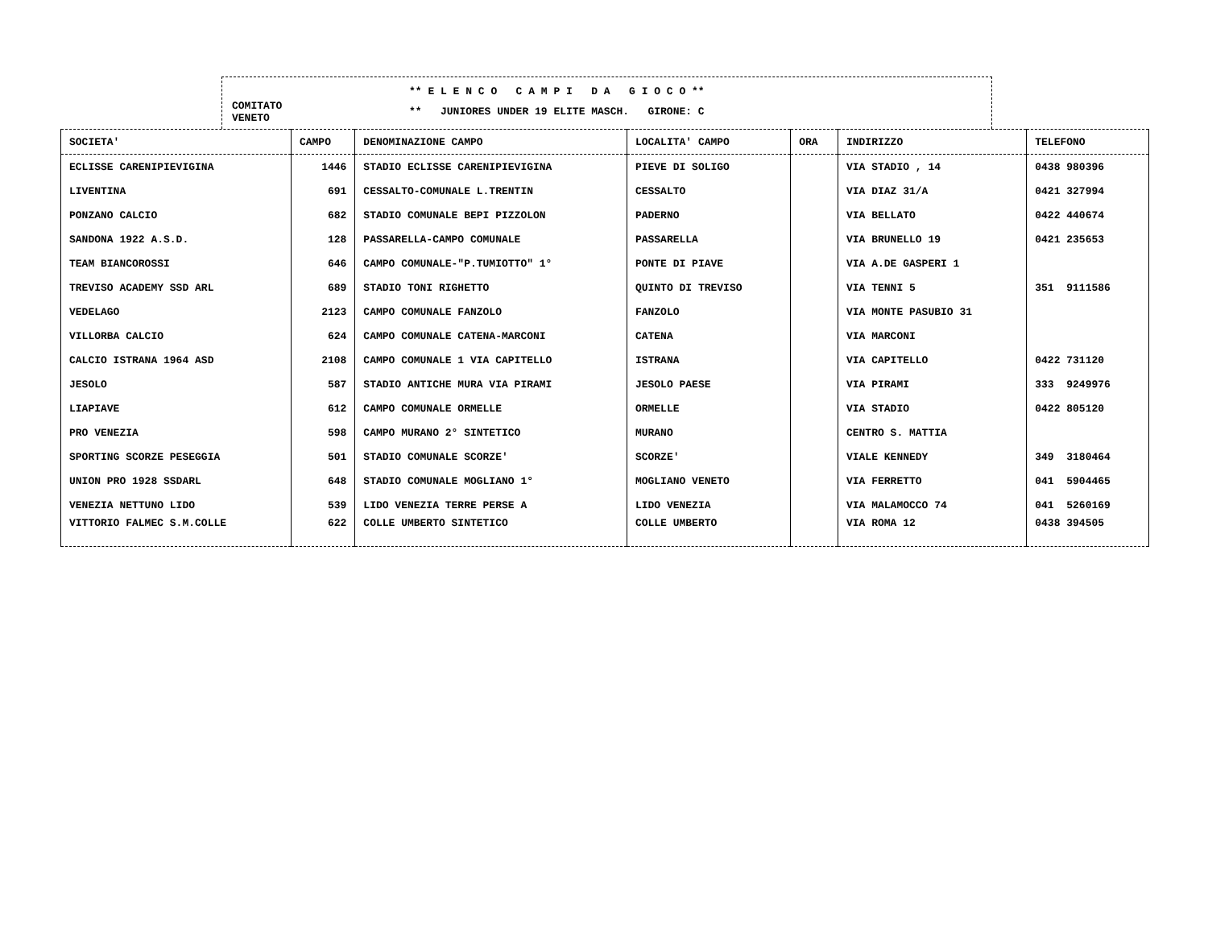COMITATO
VENETO
** E L E N C O C A M P I D A G I O C O **
** JUNIORES UNDER 19 ELITE MASCH. GIRONE: C
| SOCIETA' | CAMPO | DENOMINAZIONE CAMPO | LOCALITA' CAMPO | ORA | INDIRIZZO | TELEFONO |
| --- | --- | --- | --- | --- | --- | --- |
| ECLISSE CARENIPIEVIGINA | 1446 | STADIO ECLISSE CARENIPIEVIGINA | PIEVE DI SOLIGO | | VIA STADIO , 14 | 0438 980396 |
| LIVENTINA | 691 | CESSALTO-COMUNALE L.TRENTIN | CESSALTO | | VIA DIAZ 31/A | 0421 327994 |
| PONZANO CALCIO | 682 | STADIO COMUNALE BEPI PIZZOLON | PADERNO | | VIA BELLATO | 0422 440674 |
| SANDONA 1922 A.S.D. | 128 | PASSARELLA-CAMPO COMUNALE | PASSARELLA | | VIA BRUNELLO 19 | 0421 235653 |
| TEAM BIANCOROSSI | 646 | CAMPO COMUNALE-"P.TUMIOTTO" 1° | PONTE DI PIAVE | | VIA A.DE GASPERI 1 | |
| TREVISO ACADEMY SSD ARL | 689 | STADIO TONI RIGHETTO | QUINTO DI TREVISO | | VIA TENNI 5 | 351 9111586 |
| VEDELAGO | 2123 | CAMPO COMUNALE FANZOLO | FANZOLO | | VIA MONTE PASUBIO 31 | |
| VILLORBA CALCIO | 624 | CAMPO COMUNALE CATENA-MARCONI | CATENA | | VIA MARCONI | |
| CALCIO ISTRANA 1964 ASD | 2108 | CAMPO COMUNALE 1 VIA CAPITELLO | ISTRANA | | VIA CAPITELLO | 0422 731120 |
| JESOLO | 587 | STADIO ANTICHE MURA VIA PIRAMI | JESOLO PAESE | | VIA PIRAMI | 333 9249976 |
| LIAPIAVE | 612 | CAMPO COMUNALE ORMELLE | ORMELLE | | VIA STADIO | 0422 805120 |
| PRO VENEZIA | 598 | CAMPO MURANO 2° SINTETICO | MURANO | | CENTRO S. MATTIA | |
| SPORTING SCORZE PESEGGIA | 501 | STADIO COMUNALE SCORZE' | SCORZE' | | VIALE KENNEDY | 349 3180464 |
| UNION PRO 1928 SSDARL | 648 | STADIO COMUNALE MOGLIANO 1° | MOGLIANO VENETO | | VIA FERRETTO | 041 5904465 |
| VENEZIA NETTUNO LIDO | 539 | LIDO VENEZIA TERRE PERSE A | LIDO VENEZIA | | VIA MALAMOCCO 74 | 041 5260169 |
| VITTORIO FALMEC S.M.COLLE | 622 | COLLE UMBERTO SINTETICO | COLLE UMBERTO | | VIA ROMA 12 | 0438 394505 |